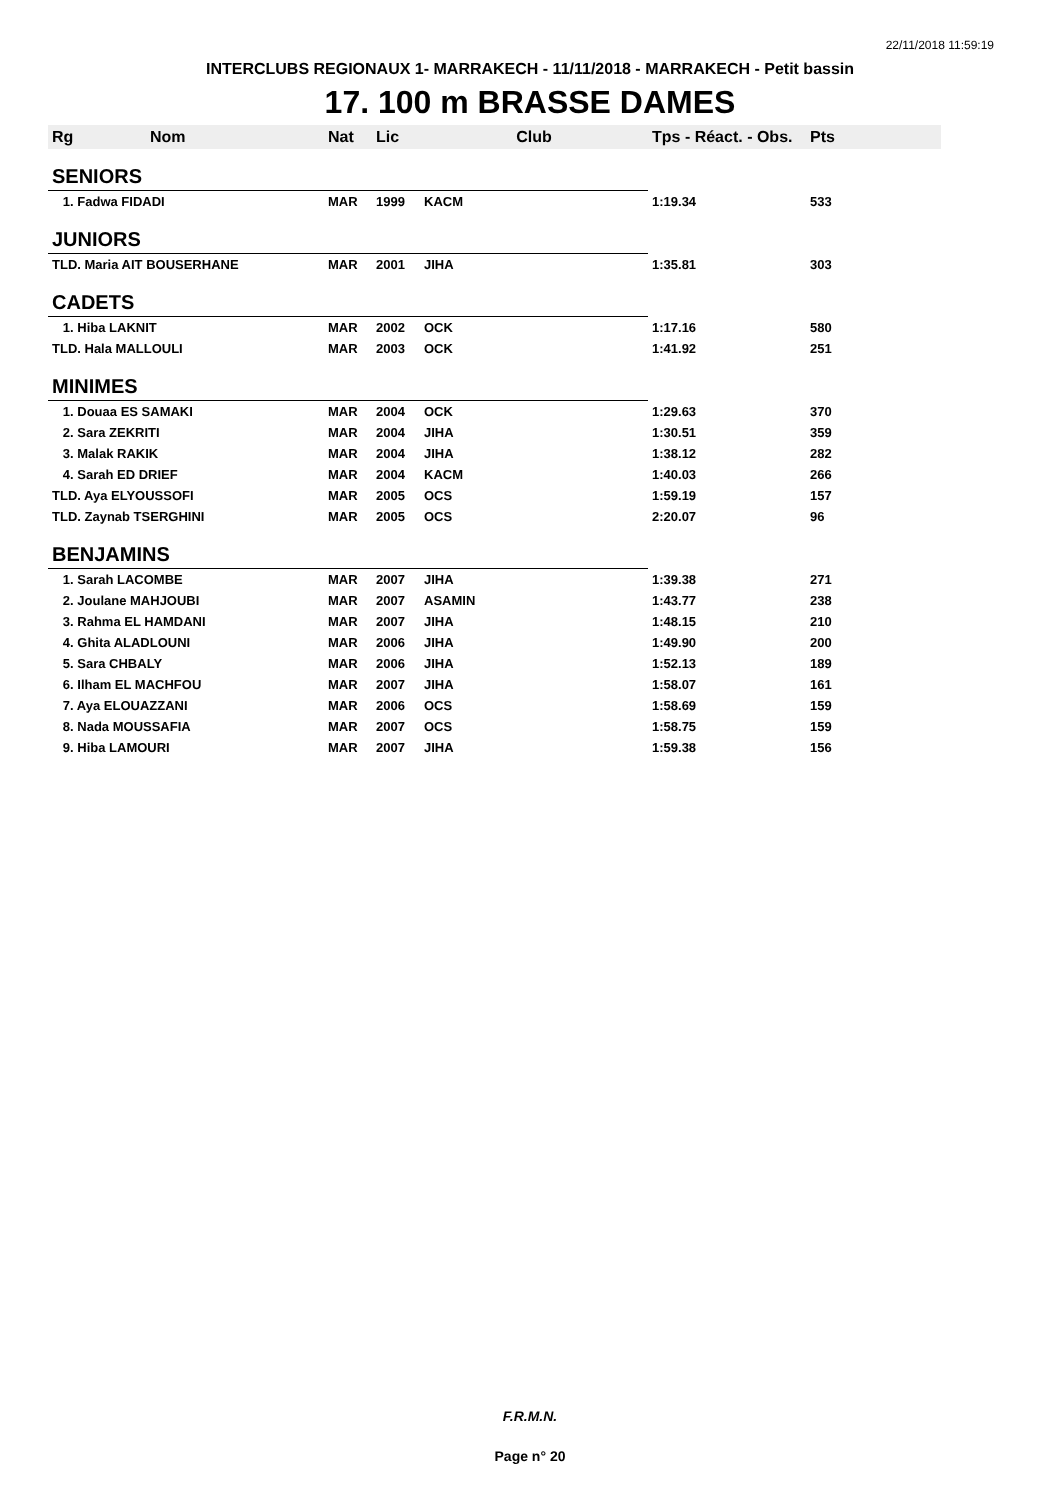22/11/2018 11:59:19
INTERCLUBS REGIONAUX 1- MARRAKECH - 11/11/2018 - MARRAKECH - Petit bassin
17. 100 m BRASSE DAMES
| Rg | Nom | Nat | Lic | Club | Tps - Réact. - Obs. | Pts |
| --- | --- | --- | --- | --- | --- | --- |
| SENIORS | | | | | | |
| 1. Fadwa FIDADI | | MAR | 1999 | KACM | 1:19.34 | 533 |
| JUNIORS | | | | | | |
| TLD. Maria AIT BOUSERHANE | | MAR | 2001 | JIHA | 1:35.81 | 303 |
| CADETS | | | | | | |
| 1. Hiba LAKNIT | | MAR | 2002 | OCK | 1:17.16 | 580 |
| TLD. Hala MALLOULI | | MAR | 2003 | OCK | 1:41.92 | 251 |
| MINIMES | | | | | | |
| 1. Douaa ES SAMAKI | | MAR | 2004 | OCK | 1:29.63 | 370 |
| 2. Sara ZEKRITI | | MAR | 2004 | JIHA | 1:30.51 | 359 |
| 3. Malak RAKIK | | MAR | 2004 | JIHA | 1:38.12 | 282 |
| 4. Sarah ED DRIEF | | MAR | 2004 | KACM | 1:40.03 | 266 |
| TLD. Aya ELYOUSSOFI | | MAR | 2005 | OCS | 1:59.19 | 157 |
| TLD. Zaynab TSERGHINI | | MAR | 2005 | OCS | 2:20.07 | 96 |
| BENJAMINS | | | | | | |
| 1. Sarah LACOMBE | | MAR | 2007 | JIHA | 1:39.38 | 271 |
| 2. Joulane MAHJOUBI | | MAR | 2007 | ASAMIN | 1:43.77 | 238 |
| 3. Rahma EL HAMDANI | | MAR | 2007 | JIHA | 1:48.15 | 210 |
| 4. Ghita ALADLOUNI | | MAR | 2006 | JIHA | 1:49.90 | 200 |
| 5. Sara CHBALY | | MAR | 2006 | JIHA | 1:52.13 | 189 |
| 6. Ilham EL MACHFOU | | MAR | 2007 | JIHA | 1:58.07 | 161 |
| 7. Aya ELOUAZZANI | | MAR | 2006 | OCS | 1:58.69 | 159 |
| 8. Nada MOUSSAFIA | | MAR | 2007 | OCS | 1:58.75 | 159 |
| 9. Hiba LAMOURI | | MAR | 2007 | JIHA | 1:59.38 | 156 |
F.R.M.N.
Page n° 20